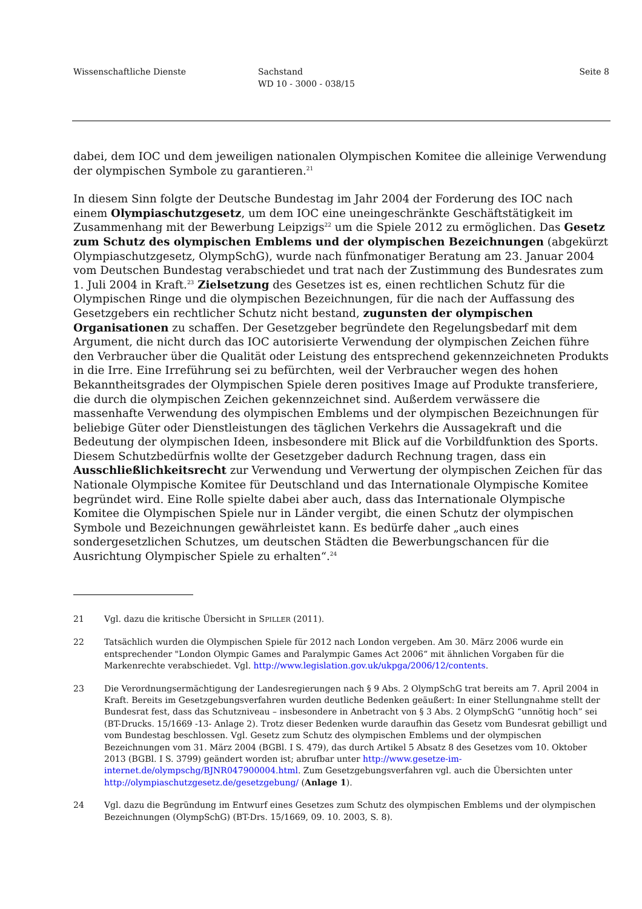Wissenschaftliche Dienste Sachstand
WD 10 - 3000 - 038/15
Seite 8
dabei, dem IOC und dem jeweiligen nationalen Olympischen Komitee die alleinige Verwendung der olympischen Symbole zu garantieren.<sup>21</sup>
In diesem Sinn folgte der Deutsche Bundestag im Jahr 2004 der Forderung des IOC nach einem Olympiaschutzgesetz, um dem IOC eine uneingeschränkte Geschäftstätigkeit im Zusammenhang mit der Bewerbung Leipzigs<sup>22</sup> um die Spiele 2012 zu ermöglichen. Das Gesetz zum Schutz des olympischen Emblems und der olympischen Bezeichnungen (abgekürzt Olympiaschutzgesetz, OlympSchG), wurde nach fünfmonatiger Beratung am 23. Januar 2004 vom Deutschen Bundestag verabschiedet und trat nach der Zustimmung des Bundesrates zum 1. Juli 2004 in Kraft.<sup>23</sup> Zielsetzung des Gesetzes ist es, einen rechtlichen Schutz für die Olympischen Ringe und die olympischen Bezeichnungen, für die nach der Auffassung des Gesetzgebers ein rechtlicher Schutz nicht bestand, zugunsten der olympischen Organisationen zu schaffen. Der Gesetzgeber begründete den Regelungsbedarf mit dem Argument, die nicht durch das IOC autorisierte Verwendung der olympischen Zeichen führe den Verbraucher über die Qualität oder Leistung des entsprechend gekennzeichneten Produkts in die Irre. Eine Irreführung sei zu befürchten, weil der Verbraucher wegen des hohen Bekanntheitsgrades der Olympischen Spiele deren positives Image auf Produkte transferiere, die durch die olympischen Zeichen gekennzeichnet sind. Außerdem verwässere die massenhafte Verwendung des olympischen Emblems und der olympischen Bezeichnungen für beliebige Güter oder Dienstleistungen des täglichen Verkehrs die Aussagekraft und die Bedeutung der olympischen Ideen, insbesondere mit Blick auf die Vorbildfunktion des Sports. Diesem Schutzbedürfnis wollte der Gesetzgeber dadurch Rechnung tragen, dass ein Ausschließlichkeitsrecht zur Verwendung und Verwertung der olympischen Zeichen für das Nationale Olympische Komitee für Deutschland und das Internationale Olympische Komitee begründet wird. Eine Rolle spielte dabei aber auch, dass das Internationale Olympische Komitee die Olympischen Spiele nur in Länder vergibt, die einen Schutz der olympischen Symbole und Bezeichnungen gewährleistet kann. Es bedürfe daher „auch eines sondergesetzlichen Schutzes, um deutschen Städten die Bewerbungschancen für die Ausrichtung Olympischer Spiele zu erhalten“.<sup>24</sup>
21 Vgl. dazu die kritische Übersicht in SPILLER (2011).
22 Tatsächlich wurden die Olympischen Spiele für 2012 nach London vergeben. Am 30. März 2006 wurde ein entsprechender "London Olympic Games and Paralympic Games Act 2006“ mit ähnlichen Vorgaben für die Markenrechte verabschiedet. Vgl. http://www.legislation.gov.uk/ukpga/2006/12/contents.
23 Die Verordnungsermächtigung der Landesregierungen nach § 9 Abs. 2 OlympSchG trat bereits am 7. April 2004 in Kraft. Bereits im Gesetzgebungsverfahren wurden deutliche Bedenken geäußert: In einer Stellungnahme stellt der Bundesrat fest, dass das Schutzniveau – insbesondere in Anbetracht von § 3 Abs. 2 OlympSchG “unnötig hoch” sei (BT-Drucks. 15/1669 -13- Anlage 2). Trotz dieser Bedenken wurde daraufhin das Gesetz vom Bundesrat gebilligt und vom Bundestag beschlossen. Vgl. Gesetz zum Schutz des olympischen Emblems und der olympischen Bezeichnungen vom 31. März 2004 (BGBl. I S. 479), das durch Artikel 5 Absatz 8 des Gesetzes vom 10. Oktober 2013 (BGBl. I S. 3799) geändert worden ist; abrufbar unter http://www.gesetze-im-internet.de/olympschg/BJNR047900004.html. Zum Gesetzgebungsverfahren vgl. auch die Übersichten unter http://olympiaschutzgesetz.de/gesetzgebung/ (Anlage 1).
24 Vgl. dazu die Begründung im Entwurf eines Gesetzes zum Schutz des olympischen Emblems und der olympischen Bezeichnungen (OlympSchG) (BT-Drs. 15/1669, 09. 10. 2003, S. 8).